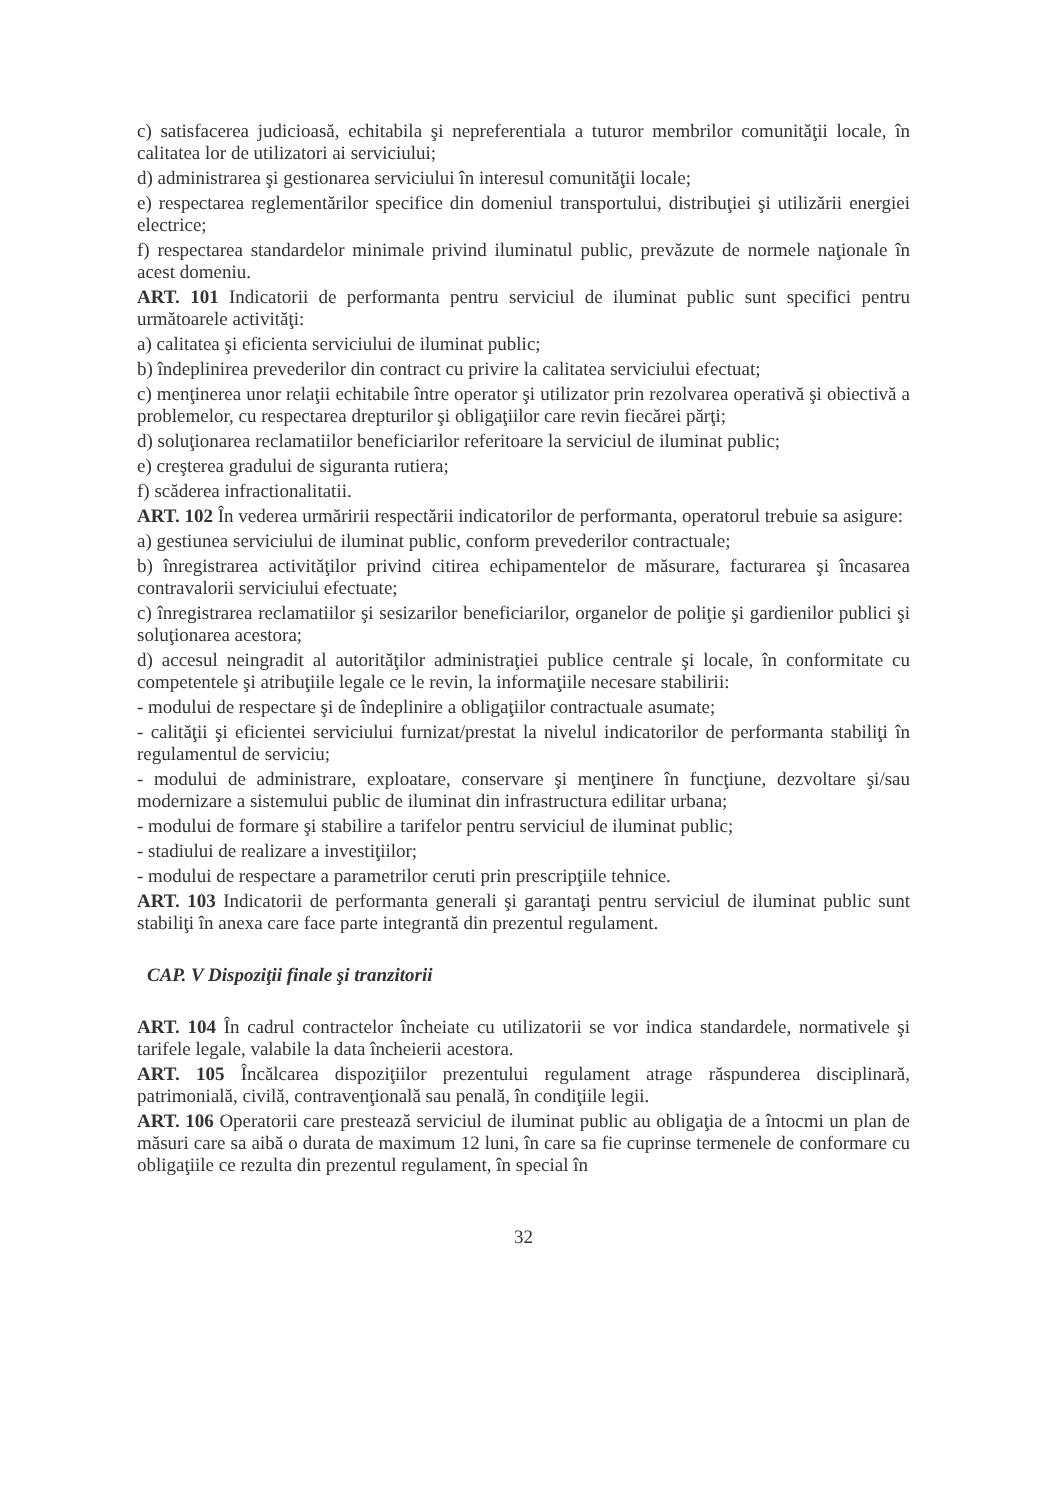c) satisfacerea judicioasă, echitabila şi nepreferentiala a tuturor membrilor comunităţii locale, în calitatea lor de utilizatori ai serviciului;
d) administrarea şi gestionarea serviciului în interesul comunităţii locale;
e) respectarea reglementărilor specifice din domeniul transportului, distribuţiei şi utilizării energiei electrice;
f) respectarea standardelor minimale privind iluminatul public, prevăzute de normele naţionale în acest domeniu.
ART. 101 Indicatorii de performanta pentru serviciul de iluminat public sunt specifici pentru următoarele activităţi:
a) calitatea şi eficienta serviciului de iluminat public;
b) îndeplinirea prevederilor din contract cu privire la calitatea serviciului efectuat;
c) menţinerea unor relaţii echitabile între operator şi utilizator prin rezolvarea operativă şi obiectivă a problemelor, cu respectarea drepturilor şi obligaţiilor care revin fiecărei părţi;
d) soluţionarea reclamatiilor beneficiarilor referitoare la serviciul de iluminat public;
e) creşterea gradului de siguranta rutiera;
f) scăderea infractionalitatii.
ART. 102 În vederea urmăririi respectării indicatorilor de performanta, operatorul trebuie sa asigure:
a) gestiunea serviciului de iluminat public, conform prevederilor contractuale;
b) înregistrarea activităţilor privind citirea echipamentelor de măsurare, facturarea şi încasarea contravalorii serviciului efectuate;
c) înregistrarea reclamatiilor şi sesizarilor beneficiarilor, organelor de poliţie şi gardienilor publici şi soluţionarea acestora;
d) accesul neingradit al autorităţilor administraţiei publice centrale şi locale, în conformitate cu competentele şi atribuţiile legale ce le revin, la informaţiile necesare stabilirii:
- modului de respectare şi de îndeplinire a obligaţiilor contractuale asumate;
- calităţii şi eficientei serviciului furnizat/prestat la nivelul indicatorilor de performanta stabiliţi în regulamentul de serviciu;
- modului de administrare, exploatare, conservare şi menţinere în funcţiune, dezvoltare şi/sau modernizare a sistemului public de iluminat din infrastructura edilitar urbana;
- modului de formare şi stabilire a tarifelor pentru serviciul de iluminat public;
- stadiului de realizare a investiţiilor;
- modului de respectare a parametrilor ceruti prin prescripţiile tehnice.
ART. 103 Indicatorii de performanta generali şi garantaţi pentru serviciul de iluminat public sunt stabiliţi în anexa care face parte integrantă din prezentul regulament.
CAP. V Dispoziţii finale şi tranzitorii
ART. 104 În cadrul contractelor încheiate cu utilizatorii se vor indica standardele, normativele şi tarifele legale, valabile la data încheierii acestora.
ART. 105 Încălcarea dispoziţiilor prezentului regulament atrage răspunderea disciplinară, patrimonială, civilă, contravenţională sau penală, în condiţiile legii.
ART. 106 Operatorii care prestează serviciul de iluminat public au obligaţia de a întocmi un plan de măsuri care sa aibă o durata de maximum 12 luni, în care sa fie cuprinse termenele de conformare cu obligaţiile ce rezulta din prezentul regulament, în special în
32